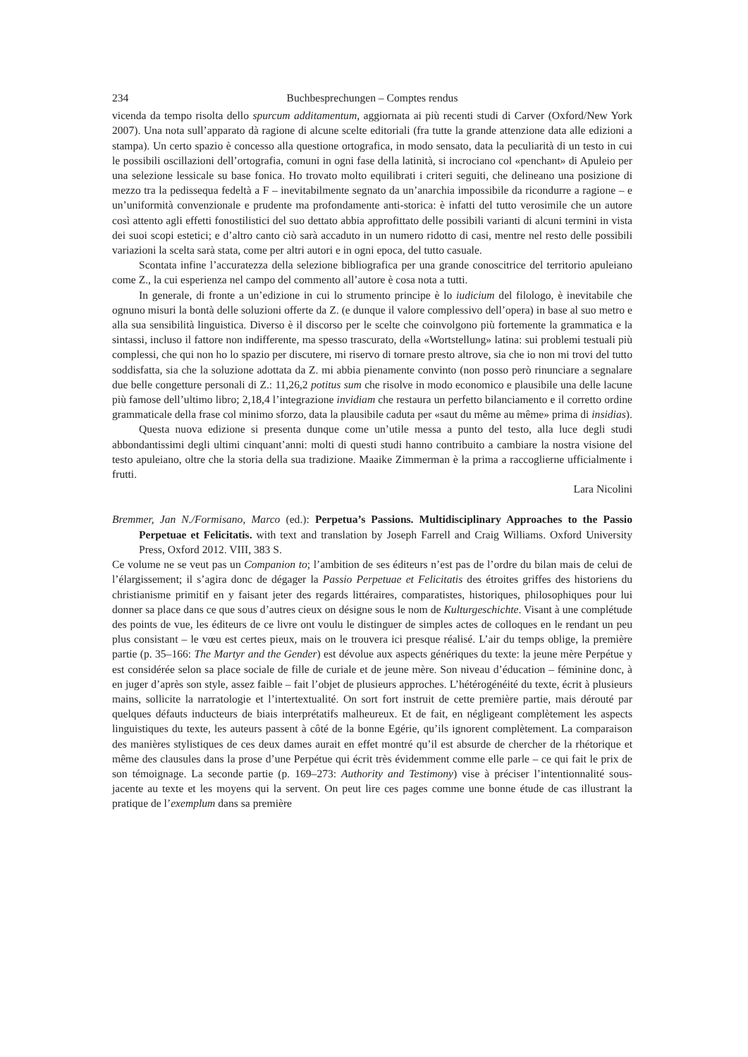234 Buchbesprechungen – Comptes rendus
vicenda da tempo risolta dello spurcum additamentum, aggiornata ai più recenti studi di Carver (Oxford/New York 2007). Una nota sull’apparato dà ragione di alcune scelte editoriali (fra tutte la grande attenzione data alle edizioni a stampa). Un certo spazio è concesso alla questione ortografica, in modo sensato, data la peculiarità di un testo in cui le possibili oscillazioni dell’ortografia, comuni in ogni fase della latinità, si incrociano col «penchant» di Apuleio per una selezione lessicale su base fonica. Ho trovato molto equilibrati i criteri seguiti, che delineano una posizione di mezzo tra la pedissequa fedeltà a F – inevitabilmente segnato da un’anarchia impossibile da ricondurre a ragione – e un’uniformità convenzionale e prudente ma profondamente anti-storica: è infatti del tutto verosimile che un autore così attento agli effetti fonostilistici del suo dettato abbia approfittato delle possibili varianti di alcuni termini in vista dei suoi scopi estetici; e d’altro canto ciò sarà accaduto in un numero ridotto di casi, mentre nel resto delle possibili variazioni la scelta sarà stata, come per altri autori e in ogni epoca, del tutto casuale.
Scontata infine l’accuratezza della selezione bibliografica per una grande conoscitrice del territorio apuleiano come Z., la cui esperienza nel campo del commento all’autore è cosa nota a tutti.
In generale, di fronte a un’edizione in cui lo strumento principe è lo iudicium del filologo, è inevitabile che ognuno misuri la bontà delle soluzioni offerte da Z. (e dunque il valore complessivo dell’opera) in base al suo metro e alla sua sensibilità linguistica. Diverso è il discorso per le scelte che coinvolgono più fortemente la grammatica e la sintassi, incluso il fattore non indifferente, ma spesso trascurato, della «Wortstellung» latina: sui problemi testuali più complessi, che qui non ho lo spazio per discutere, mi riservo di tornare presto altrove, sia che io non mi trovi del tutto soddisfatta, sia che la soluzione adottata da Z. mi abbia pienamente convinto (non posso però rinunciare a segnalare due belle congetture personali di Z.: 11,26,2 potitus sum che risolve in modo economico e plausibile una delle lacune più famose dell’ultimo libro; 2,18,4 l’integrazione invidiam che restaura un perfetto bilanciamento e il corretto ordine grammaticale della frase col minimo sforzo, data la plausibile caduta per «saut du même au même» prima di insidias).
Questa nuova edizione si presenta dunque come un’utile messa a punto del testo, alla luce degli studi abbondantissimi degli ultimi cinquant’anni: molti di questi studi hanno contribuito a cambiare la nostra visione del testo apuleiano, oltre che la storia della sua tradizione. Maaike Zimmerman è la prima a raccoglierne ufficialmente i frutti.
Lara Nicolini
Bremmer, Jan N./Formisano, Marco (ed.): Perpetua’s Passions. Multidisciplinary Approaches to the Passio Perpetuae et Felicitatis. with text and translation by Joseph Farrell and Craig Williams. Oxford University Press, Oxford 2012. VIII, 383 S.
Ce volume ne se veut pas un Companion to; l’ambition de ses éditeurs n’est pas de l’ordre du bilan mais de celui de l’élargissement; il s’agira donc de dégager la Passio Perpetuae et Felicitatis des étroites griffes des historiens du christianisme primitif en y faisant jeter des regards littéraires, comparatistes, historiques, philosophiques pour lui donner sa place dans ce que sous d’autres cieux on désigne sous le nom de Kulturgeschichte. Visant à une complétude des points de vue, les éditeurs de ce livre ont voulu le distinguer de simples actes de colloques en le rendant un peu plus consistant – le vœu est certes pieux, mais on le trouvera ici presque réalisé. L’air du temps oblige, la première partie (p. 35–166: The Martyr and the Gender) est dévolue aux aspects génériques du texte: la jeune mère Perpétue y est considérée selon sa place sociale de fille de curiale et de jeune mère. Son niveau d’éducation – féminine donc, à en juger d’après son style, assez faible – fait l’objet de plusieurs approches. L’hétérogénéité du texte, écrit à plusieurs mains, sollicite la narratologie et l’intertextualité. On sort fort instruit de cette première partie, mais dérouté par quelques défauts inducteurs de biais interprétatifs malheureux. Et de fait, en négligeant complètement les aspects linguistiques du texte, les auteurs passent à côté de la bonne Egérie, qu’ils ignorent complètement. La comparaison des manières stylistiques de ces deux dames aurait en effet montré qu’il est absurde de chercher de la rhétorique et même des clausules dans la prose d’une Perpétue qui écrit très évidemment comme elle parle – ce qui fait le prix de son témoignage. La seconde partie (p. 169–273: Authority and Testimony) vise à préciser l’intentionnalité sous-jacente au texte et les moyens qui la servent. On peut lire ces pages comme une bonne étude de cas illustrant la pratique de l’exemplum dans sa première